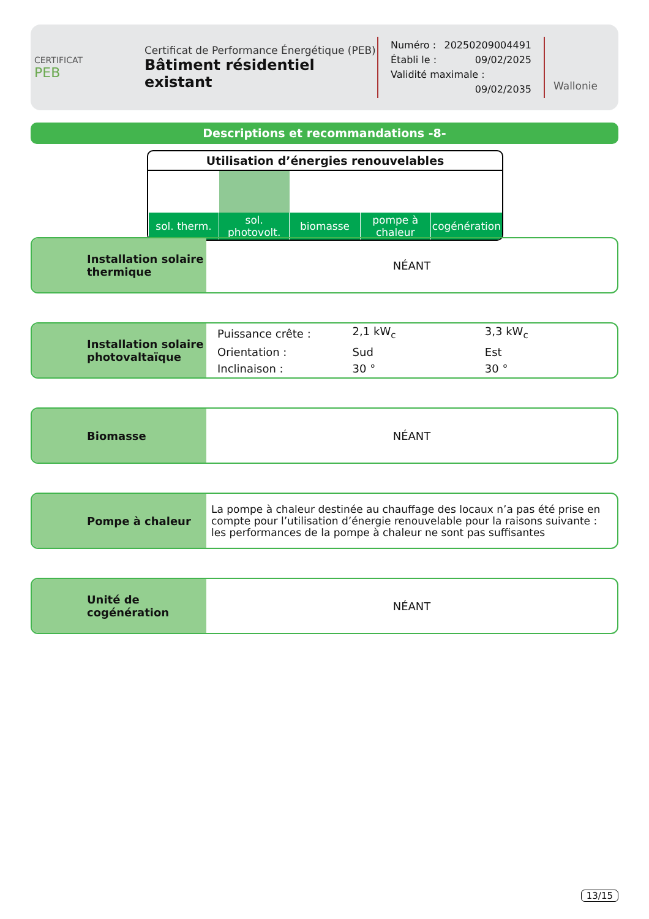CERTIFICAT
PEB
Certificat de Performance Énergétique (PEB)
Bâtiment résidentiel existant
Numéro : 20250209004491
Établi le : 09/02/2025
Validité maximale : 09/02/2035
Wallonie
Descriptions et recommandations -8-
Utilisation d’énergies renouvelables
| sol. therm. | sol. photovolt. | biomasse | pompe à chaleur | cogénération |
| --- | --- | --- | --- | --- |
Installation solaire thermique
NÉANT
Installation solaire photovaltaïque
| Puissance crête : | 2,1 kW<sub>c</sub> | 3,3 kW<sub>c</sub> |
| Orientation : | Sud | Est |
| Inclinaison : | 30 ° | 30 ° |
Biomasse NÉANT
Pompe à chaleur
La pompe à chaleur destinée au chauffage des locaux n’a pas été prise en compte pour l’utilisation d’énergie renouvelable pour la raisons suivante : les performances de la pompe à chaleur ne sont pas suffisantes
Unité de cogénération NÉANT
13/15